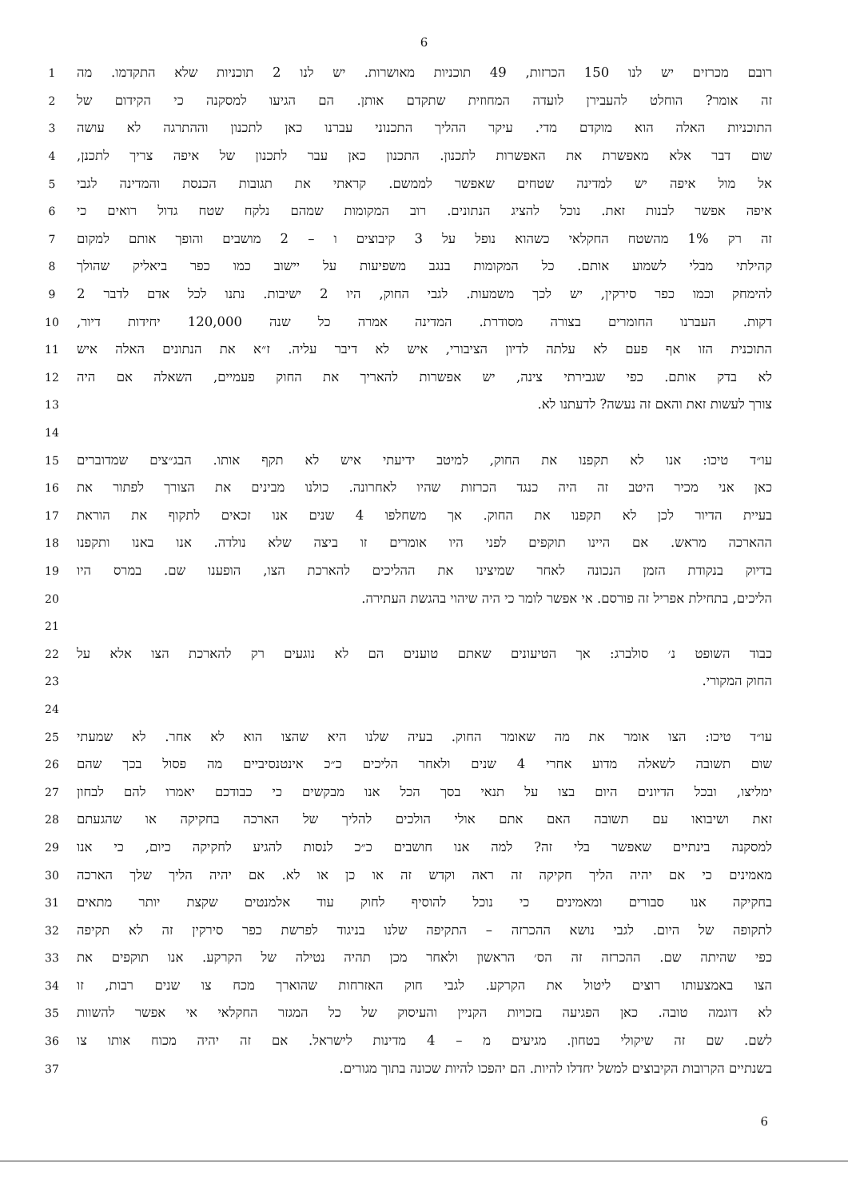6
רובם מכרזים יש לנו 150 הכרזות, 49 תוכניות מאושרות. יש לנו 2 תוכניות שלא התקדמו. מה
1
זה אומר? הוחלט להעבירן לועדה המחוזית שתקדם אותן. הם הגיעו למסקנה כי הקידום של
2
התוכניות האלה הוא מוקדם מדי. עיקר ההליך התכנוני עברנו כאן לתכנון וההתרגה לא עושה
3
שום דבר אלא מאפשרת את האפשרות לתכנון. התכנון כאן עבר לתכנון של איפה צריך לתכנן,
4
אל מול איפה יש למדינה שטחים שאפשר לממשם. קראתי את תגובות הכנסת והמדינה לגבי
5
איפה אפשר לבנות זאת. נוכל להציג הנתונים. רוב המקומות שמהם נלקח שטח גדול רואים כי
6
זה רק 1% מהשטח החקלאי כשהוא נופל על 3 קיבוצים ו – 2 מושבים והופך אותם למקום
7
קהילתי מבלי לשמוע אותם. כל המקומות בנגב משפיעות על יישוב כמו כפר ביאליק שהולך
8
להימחק וכמו כפר סירקין, יש לכך משמעות. לגבי החוק, היו 2 ישיבות. נתנו לכל אדם לדבר 2
9
דקות. העברנו החומרים בצורה מסודרת. המדינה אמרה כל שנה 120,000 יחידות דיור,
10
התוכנית הזו אף פעם לא עלתה לדיון הציבורי, איש לא דיבר עליה. ז״א את הנתונים האלה איש
11
לא בדק אותם. כפי שגבירתי צינה, יש אפשרות להאריך את החוק פעמיים, השאלה אם היה
12
צורך לעשות זאת והאם זה נעשה? לדעתנו לא.
13
14
עו״ד טיכו: אנו לא תקפנו את החוק, למיטב ידיעתי איש לא תקף אותו. הבג״צים שמדוברים
15
כאן אני מכיר היטב זה היה כנגד הכרזות שהיו לאחרונה. כולנו מבינים את הצורך לפתור את
16
בעיית הדיור לכן לא תקפנו את החוק. אך משחלפו 4 שנים אנו זכאים לתקוף את הוראת
17
ההארכה מראש. אם היינו תוקפים לפני היו אומרים זו ביצה שלא נולדה. אנו באנו ותקפנו
18
בדיוק בנקודת הזמן הנכונה לאחר שמיצינו את ההליכים להארכת הצו, הופענו שם. במרס היו
19
הליכים, בתחילת אפריל זה פורסם. אי אפשר לומר כי היה שיהוי בהגשת העתירה.
20
21
כבוד השופט נ׳ סולברג: אך הטיעונים שאתם טוענים הם לא נוגעים רק להארכת הצו אלא על
22
החוק המקורי.
23
24
עו״ד טיכו: הצו אומר את מה שאומר החוק. בעיה שלנו היא שהצו הוא לא אחר. לא שמעתי
25
שום תשובה לשאלה מדוע אחרי 4 שנים ולאחר הליכים כ״כ אינטנסיביים מה פסול בכך שהם
26
ימליצו, ובכל הדיונים היום בצו על תנאי בסך הכל אנו מבקשים כי כבודכם יאמרו להם לבחון
27
זאת ושיבואו עם תשובה האם אתם אולי הולכים להליך של הארכה בחקיקה או שהגעתם
28
למסקנה בינתיים שאפשר בלי זה? למה אנו חושבים כ״כ לנסות להגיע לחקיקה כיום, כי אנו
29
מאמינים כי אם יהיה הליך חקיקה זה ראה וקדש זה או כן או לא. אם יהיה הליך שלך הארכה
30
בחקיקה אנו סבורים ומאמינים כי נוכל להוסיף לחוק עוד אלמנטים שקצת יותר מתאים
31
לתקופה של היום. לגבי נושא ההכרזה – התקיפה שלנו בניגוד לפרשת כפר סירקין זה לא תקיפה
32
כפי שהיתה שם. ההכרזה זה הס׳ הראשון ולאחר מכן תהיה נטילה של הקרקע. אנו תוקפים את
33
הצו באמצעותו רוצים ליטול את הקרקע. לגבי חוק האזרחות שהוארך מכח צו שנים רבות, זו
34
לא דוגמה טובה. כאן הפגיעה בזכויות הקניין והעיסוק של כל המגזר החקלאי אי אפשר להשוות
35
לשם. שם זה שיקולי בטחון. מגיעים מ – 4 מדינות לישראל. אם זה יהיה מכוח אותו צו
36
בשנתיים הקרובות הקיבוצים למשל יחדלו להיות. הם יהפכו להיות שכונה בתוך מגורים.
37
6